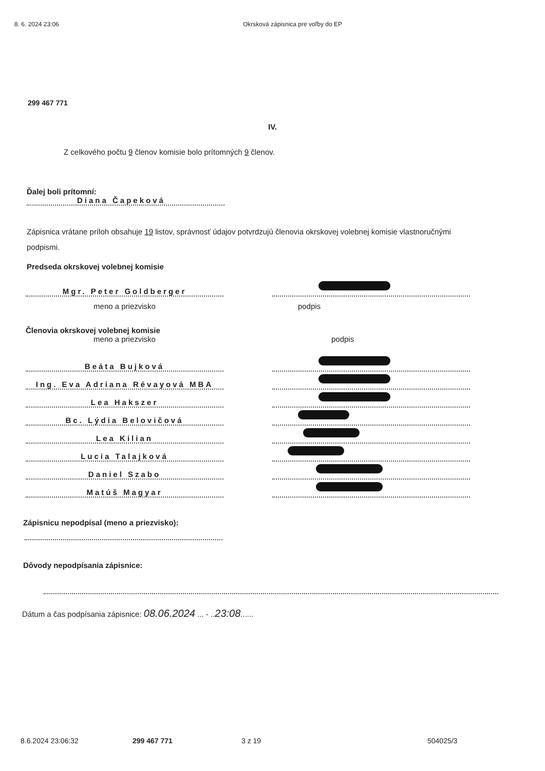8. 6. 2024 23:06 Okrsková zápisnica pre voľby do EP
299 467 771
IV.
Z celkového počtu 9 členov komisie bolo prítomných 9 členov.
Ďalej boli prítomní:
Diana Čapeková
Zápisnica vrátane príloh obsahuje 19 listov, správnosť údajov potvrdzujú členovia okrskovej volebnej komisie vlastnoručnými podpismi.
Predseda okrskovej volebnej komisie
Mgr. Peter Goldberger
meno a priezvisko podpis
Členovia okrskovej volebnej komisie
meno a priezvisko podpis
Beáta Bujková
Ing. Eva Adriana Révayová MBA
Lea Hakszer
Bc. Lýdia Belovičová
Lea Kilian
Lucia Talajková
Daniel Szabo
Matúš Magyar
Zápisnicu nepodpísal (meno a priezvisko):
Dôvody nepodpísania zápisnice:
Dátum a čas podpísania zápisnice: 08.06.2024 ... - ..23:08......
8.6.2024 23:06:32 299 467 771 3 z 19 504025/3